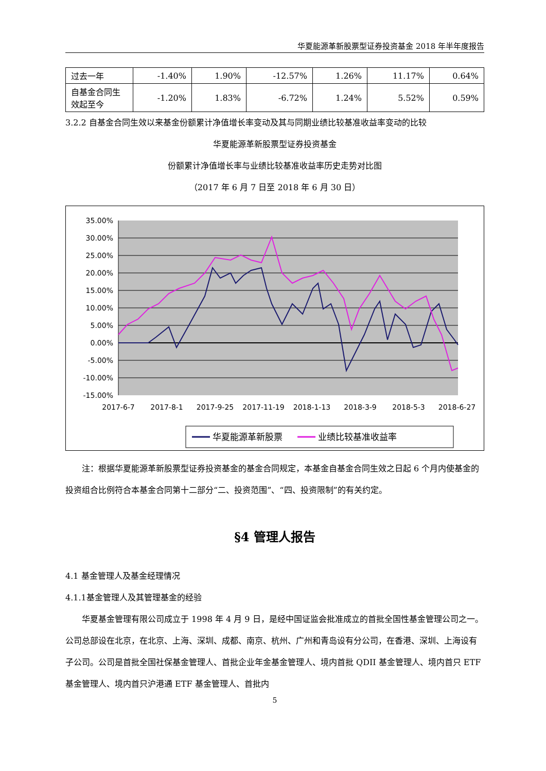华夏能源革新股票型证券投资基金 2018 年半年度报告
| 过去一年 | -1.40% | 1.90% | -12.57% | 1.26% | 11.17% | 0.64% |
| 自基金合同生效起至今 | -1.20% | 1.83% | -6.72% | 1.24% | 5.52% | 0.59% |
3.2.2 自基金合同生效以来基金份额累计净值增长率变动及其与同期业绩比较基准收益率变动的比较
华夏能源革新股票型证券投资基金
份额累计净值增长率与业绩比较基准收益率历史走势对比图
（2017 年 6 月 7 日至 2018 年 6 月 30 日）
35.00%
30.00%
25.00%
20.00%
15.00%
10.00%
5.00%
0.00%
-5.00%
-10.00%
-15.00%
2017-6-7
2017-8-1
2017-9-25
2017-11-19
2018-1-13
2018-3-9
2018-5-3
2018-6-27
华夏能源革新股票
业绩比较基准收益率
注：根据华夏能源革新股票型证券投资基金的基金合同规定，本基金自基金合同生效之日起 6 个月内使基金的投资组合比例符合本基金合同第十二部分“二、投资范围”、“四、投资限制”的有关约定。
§4 管理人报告
4.1 基金管理人及基金经理情况
4.1.1基金管理人及其管理基金的经验
华夏基金管理有限公司成立于 1998 年 4 月 9 日，是经中国证监会批准成立的首批全国性基金管理公司之一。公司总部设在北京，在北京、上海、深圳、成都、南京、杭州、广州和青岛设有分公司，在香港、深圳、上海设有子公司。公司是首批全国社保基金管理人、首批企业年金基金管理人、境内首批 QDII 基金管理人、境内首只 ETF 基金管理人、境内首只沪港通 ETF 基金管理人、首批内
5